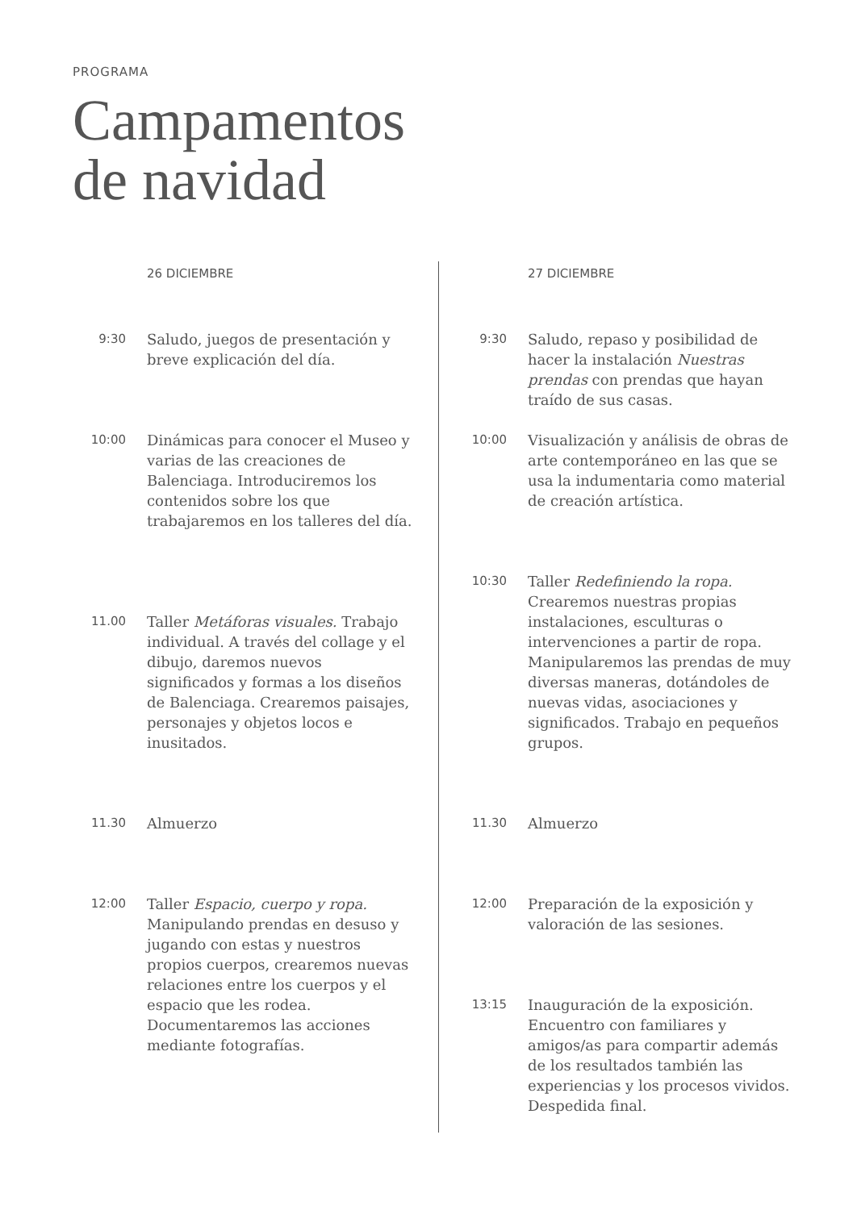PROGRAMA
Campamentos
de navidad
26 DICIEMBRE
9:30
Saludo, juegos de presentación y breve explicación del día.
10:00
Dinámicas para conocer el Museo y varias de las creaciones de Balenciaga. Introduciremos los contenidos sobre los que trabajaremos en los talleres del día.
11.00
Taller Metáforas visuales. Trabajo individual. A través del collage y el dibujo, daremos nuevos significados y formas a los diseños de Balenciaga. Crearemos paisajes, personajes y objetos locos e inusitados.
11.30
Almuerzo
12:00
Taller Espacio, cuerpo y ropa. Manipulando prendas en desuso y jugando con estas y nuestros propios cuerpos, crearemos nuevas relaciones entre los cuerpos y el espacio que les rodea. Documentaremos las acciones mediante fotografías.
27 DICIEMBRE
9:30
Saludo, repaso y posibilidad de hacer la instalación Nuestras prendas con prendas que hayan traído de sus casas.
10:00
Visualización y análisis de obras de arte contemporáneo en las que se usa la indumentaria como material de creación artística.
10:30
Taller Redefiniendo la ropa. Crearemos nuestras propias instalaciones, esculturas o intervenciones a partir de ropa. Manipularemos las prendas de muy diversas maneras, dotándoles de nuevas vidas, asociaciones y significados. Trabajo en pequeños grupos.
11.30
Almuerzo
12:00
Preparación de la exposición y valoración de las sesiones.
13:15
Inauguración de la exposición. Encuentro con familiares y amigos/as para compartir además de los resultados también las experiencias y los procesos vividos. Despedida final.